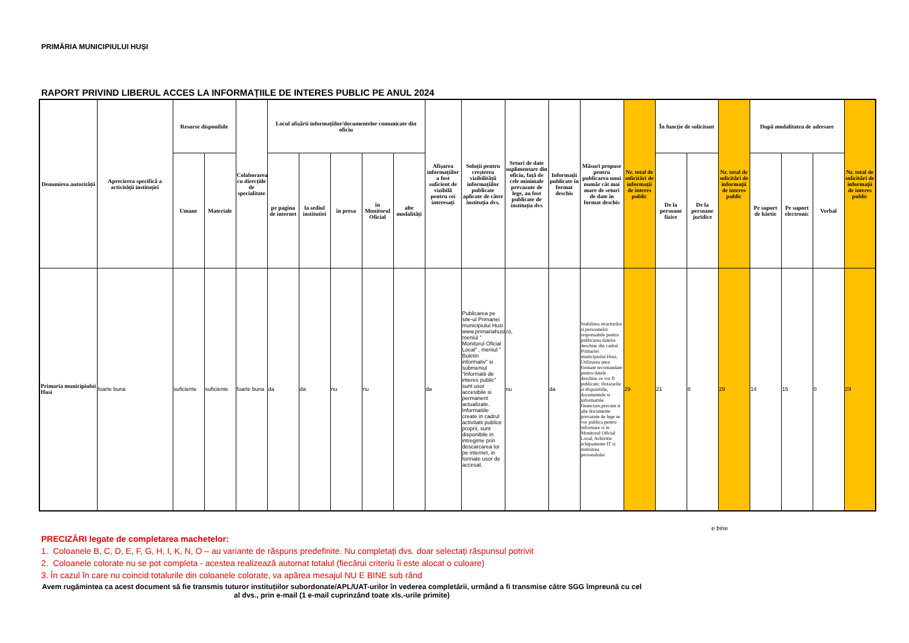PRIMĂRIA MUNICIPIULUI HUȘI
RAPORT PRIVIND LIBERUL ACCES LA INFORMAȚIILE DE INTERES PUBLIC PE ANUL 2024
| Denumirea autorității | Aprecierea specifică a activității instituției | Resurse disponibile | | Colaborarea cu direcțiile de specialitate | Locul afișării informațiilor/documentelor comunicate din oficiu | | | | | Afișarea informațiilor a fost suficient de vizibilă pentru cei interesați | Soluții pentru creșterea vizibilității informațiilor publicate aplicate de către instituția dvs. | Seturi de date suplimentare din oficiu, față de cele minimale prevazute de lege, au fost publicate de instituția dvs | Informații publicate în format deschis | Măsuri propuse pentru publicarea unui număr cât mai mare de seturi de date în format deschis | Nr. total de solicitări de informații de interes public | În funcție de solicitant | | Nr. total de solicitări de informații de interes public | După modalitatea de adresare | | | Nr. total de solicitări de informații de interes public |
| --- | --- | --- | --- | --- | --- | --- | --- | --- | --- | --- | --- | --- | --- | --- | --- | --- | --- | --- | --- | --- | --- | --- |
| | | Umane | Materiale | | pe pagina de internet | la sediul institutiei | în presa | în Monitorul Oficial | alte modalități | | | | | | | De la persoane fizice | De la persoane juridice | | Pe suport de hârtie | Pe suport electronic | Verbal | |
| Primaria municipiului Husi | foarte buna | suficiente | suficiente | foarte buna | da | da | nu | nu | | da | Publicarea pe site-ul Primariei municipiului Husi www.primariahusi.ro, meniul ” Monitorul Oficial Local” , meniul ” Buletin informativ” si submeniul “Informatii de interes public” sunt usor accesibile si permanent actualizate. Informatiile create in cadrul activitatii publice proprii, sunt disponibile in intregime prin descarcarea lor pe internet, in formate usor de accesat. | nu | da | Stabilirea structurilor si persoanelor responsabile pentru publicarea datelor deschise din cadrul Primariei municipiului Husi; Utilizarea unor formate recomandate pentru datele deschise ce vor fi publicate; Hotararile si dispozitiile, documentele si informatiile financiare,precum si alte documente prevazute de lege se vor publica pentru informare si in Monitorul Oficial Local; Achizitie echipamente IT si instruirea personalului | 29 | 21 | 8 | 29 | 14 | 15 | 0 | 29 |
e bine
PRECIZĂRI legate de completarea machetelor:
1. Coloanele B, C, D, E, F, G, H, I, K, N, O – au variante de răspuns predefinite. Nu completați dvs. doar selectați răspunsul potrivit
2. Coloanele colorate nu se pot completa - acestea realizează automat totalul (fiecărui criteriu îi este alocat o culoare)
3. În cazul în care nu coincid totalurile din coloanele colorate, va apărea mesajul NU E BINE sub rând
Avem rugămintea ca acest document să fie transmis tuturor instituțiilor subordonate/APL/UAT-urilor în vederea completării, urmând a fi transmise către SGG împreună cu cel al dvs., prin e-mail (1 e-mail cuprinzând toate xls.-urile primite)